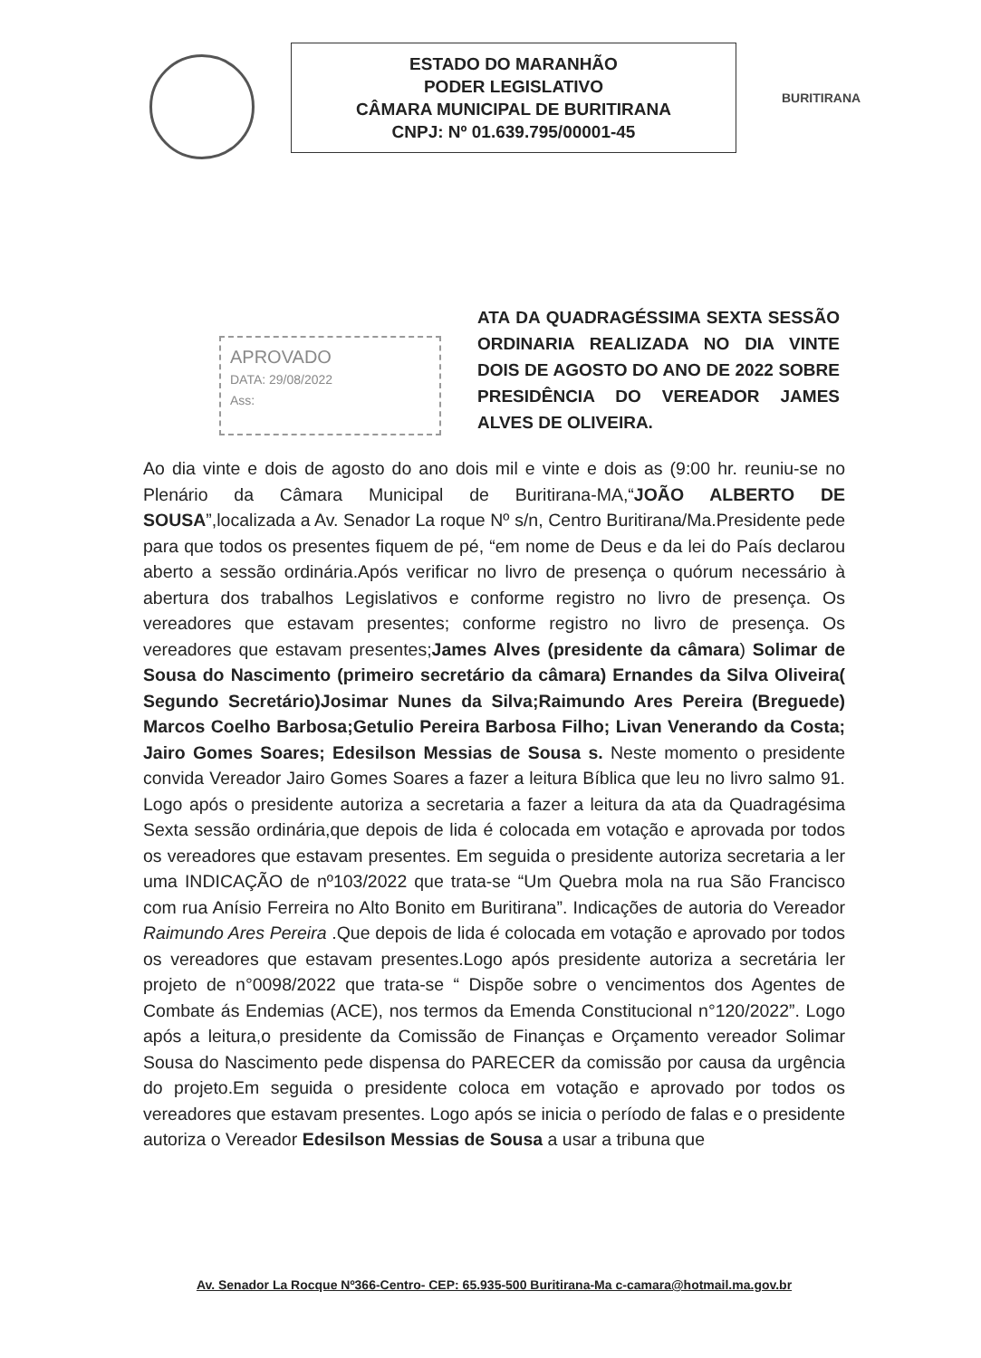ESTADO DO MARANHÃO
PODER LEGISLATIVO
CÂMARA MUNICIPAL DE BURITIRANA
CNPJ: Nº 01.639.795/00001-45
BURITIRANA
APROVADO
DATA: 29/08/2022
Ass:
ATA DA QUADRAGÉSSIMA SEXTA SESSÃO ORDINARIA REALIZADA NO DIA VINTE DOIS DE AGOSTO DO ANO DE 2022 SOBRE PRESIDÊNCIA DO VEREADOR JAMES ALVES DE OLIVEIRA.
Ao dia vinte e dois de agosto do ano dois mil e vinte e dois as (9:00 hr. reuniu-se no Plenário da Câmara Municipal de Buritirana-MA,“JOÃO ALBERTO DE SOUSA”,localizada a Av. Senador La roque Nº s/n, Centro Buritirana/Ma.Presidente pede para que todos os presentes fiquem de pé, “em nome de Deus e da lei do País declarou aberto a sessão ordinária.Após verificar no livro de presença o quórum necessário à abertura dos trabalhos Legislativos e conforme registro no livro de presença. Os vereadores que estavam presentes; conforme registro no livro de presença. Os vereadores que estavam presentes;James Alves (presidente da câmara) Solimar de Sousa do Nascimento (primeiro secretário da câmara) Ernandes da Silva Oliveira( Segundo Secretário)Josimar Nunes da Silva;Raimundo Ares Pereira (Breguede) Marcos Coelho Barbosa;Getulio Pereira Barbosa Filho; Livan Venerando da Costa; Jairo Gomes Soares; Edesilson Messias de Sousa s. Neste momento o presidente convida Vereador Jairo Gomes Soares a fazer a leitura Bíblica que leu no livro salmo 91. Logo após o presidente autoriza a secretaria a fazer a leitura da ata da Quadragésima Sexta sessão ordinária,que depois de lida é colocada em votação e aprovada por todos os vereadores que estavam presentes. Em seguida o presidente autoriza secretaria a ler uma INDICAÇÃO de nº103/2022 que trata-se “Um Quebra mola na rua São Francisco com rua Anísio Ferreira no Alto Bonito em Buritirana”. Indicações de autoria do Vereador Raimundo Ares Pereira .Que depois de lida é colocada em votação e aprovado por todos os vereadores que estavam presentes.Logo após presidente autoriza a secretária ler projeto de n°0098/2022 que trata-se “ Dispõe sobre o vencimentos dos Agentes de Combate ás Endemias (ACE), nos termos da Emenda Constitucional n°120/2022”. Logo após a leitura,o presidente da Comissão de Finanças e Orçamento vereador Solimar Sousa do Nascimento pede dispensa do PARECER da comissão por causa da urgência do projeto.Em seguida o presidente coloca em votação e aprovado por todos os vereadores que estavam presentes. Logo após se inicia o período de falas e o presidente autoriza o Vereador Edesilson Messias de Sousa a usar a tribuna que
Av. Senador La Rocque Nº366-Centro- CEP: 65.935-500 Buritirana-Ma c-camara@hotmail.ma.gov.br